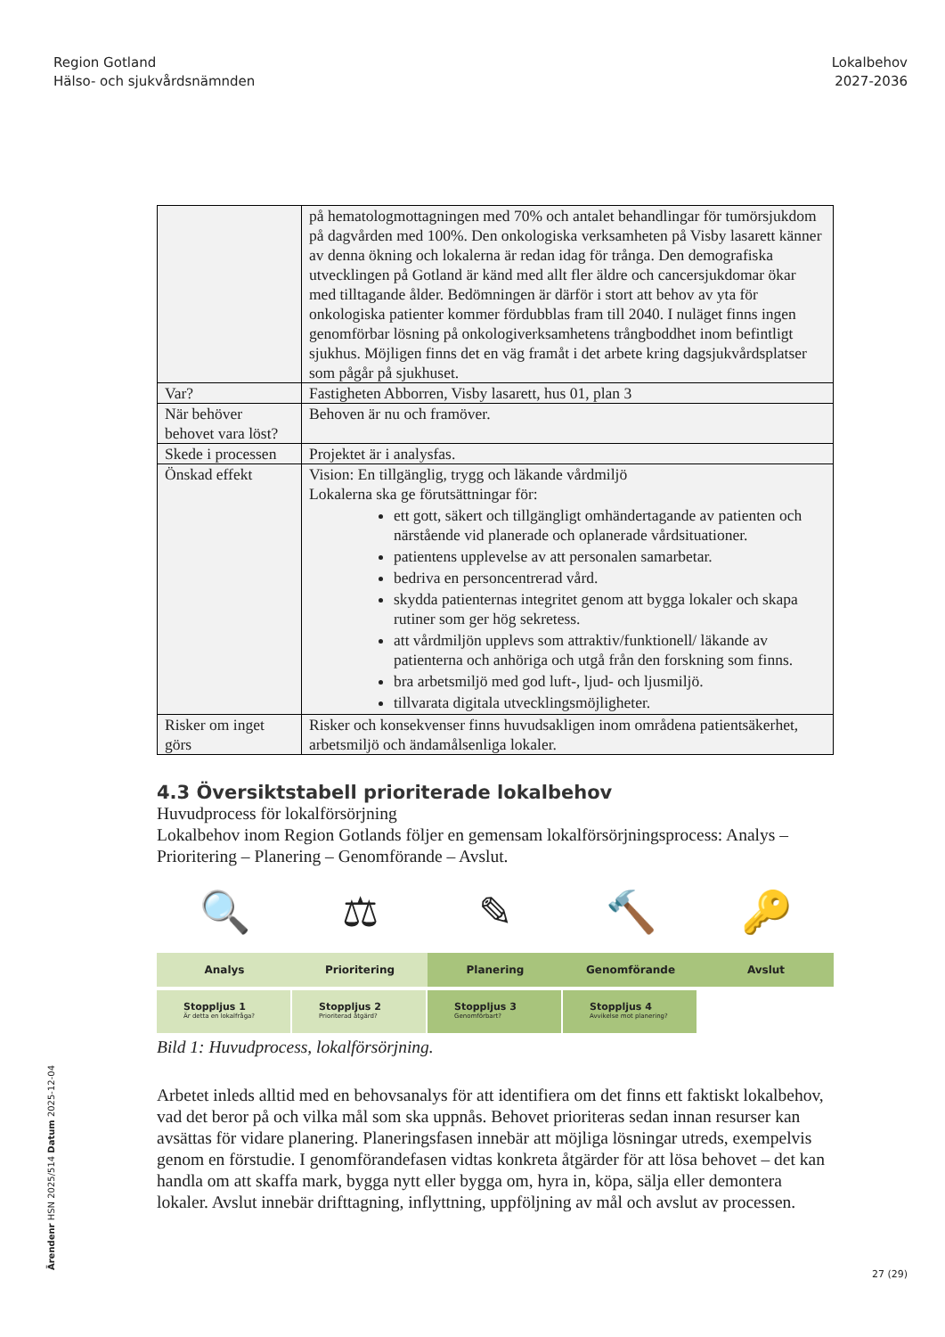Region Gotland
Hälso- och sjukvårdsnämnden
Lokalbehov
2027-2036
| | på hematologmottagningen med 70% och antalet behandlingar för tumörsjukdom på dagvården med 100%. Den onkologiska verksamheten på Visby lasarett känner av denna ökning och lokalerna är redan idag för trånga. Den demografiska utvecklingen på Gotland är känd med allt fler äldre och cancersjukdomar ökar med tilltagande ålder. Bedömningen är därför i stort att behov av yta för onkologiska patienter kommer fördubblas fram till 2040. I nuläget finns ingen genomförbar lösning på onkologiverksamhetens trångboddhet inom befintligt sjukhus. Möjligen finns det en väg framåt i det arbete kring dagsjukvårdsplatser som pågår på sjukhuset. |
| Var? | Fastigheten Abborren, Visby lasarett, hus 01, plan 3 |
| När behöver behovet vara löst? | Behoven är nu och framöver. |
| Skede i processen | Projektet är i analysfas. |
| Önskad effekt | Vision: En tillgänglig, trygg och läkande vårdmiljö Lokalerna ska ge förutsättningar för: ett gott, säkert och tillgängligt omhändertagande av patienten och närstående vid planerade och oplanerade vårdsituationer. patientens upplevelse av att personalen samarbetar. bedriva en personcentrerad vård. skydda patienternas integritet genom att bygga lokaler och skapa rutiner som ger hög sekretess. att vårdmiljön upplevs som attraktiv/funktionell/ läkande av patienterna och anhöriga och utgå från den forskning som finns. bra arbetsmiljö med god luft-, ljud- och ljusmiljö. tillvarata digitala utvecklingsmöjligheter. |
| Risker om inget görs | Risker och konsekvenser finns huvudsakligen inom områdena patientsäkerhet, arbetsmiljö och ändamålsenliga lokaler. |
4.3 Översiktstabell prioriterade lokalbehov
Huvudprocess för lokalförsörjning
Lokalbehov inom Region Gotlands följer en gemensam lokalförsörjningsprocess: Analys – Prioritering – Planering – Genomförande – Avslut.
🔍
Analys
Stoppljus 1
Är detta en lokalfråga?
⚖
Prioritering
Stoppljus 2
Prioriterad åtgärd?
✎
Planering
Stoppljus 3
Genomförbart?
🔨
Genomförande
Stoppljus 4
Avvikelse mot planering?
🔑
Avslut
Bild 1: Huvudprocess, lokalförsörjning.
Arbetet inleds alltid med en behovsanalys för att identifiera om det finns ett faktiskt lokalbehov, vad det beror på och vilka mål som ska uppnås. Behovet prioriteras sedan innan resurser kan avsättas för vidare planering. Planeringsfasen innebär att möjliga lösningar utreds, exempelvis genom en förstudie. I genomförandefasen vidtas konkreta åtgärder för att lösa behovet – det kan handla om att skaffa mark, bygga nytt eller bygga om, hyra in, köpa, sälja eller demontera lokaler. Avslut innebär drifttagning, inflyttning, uppföljning av mål och avslut av processen.
Ärendenr HSN 2025/514 Datum 2025-12-04
27 (29)